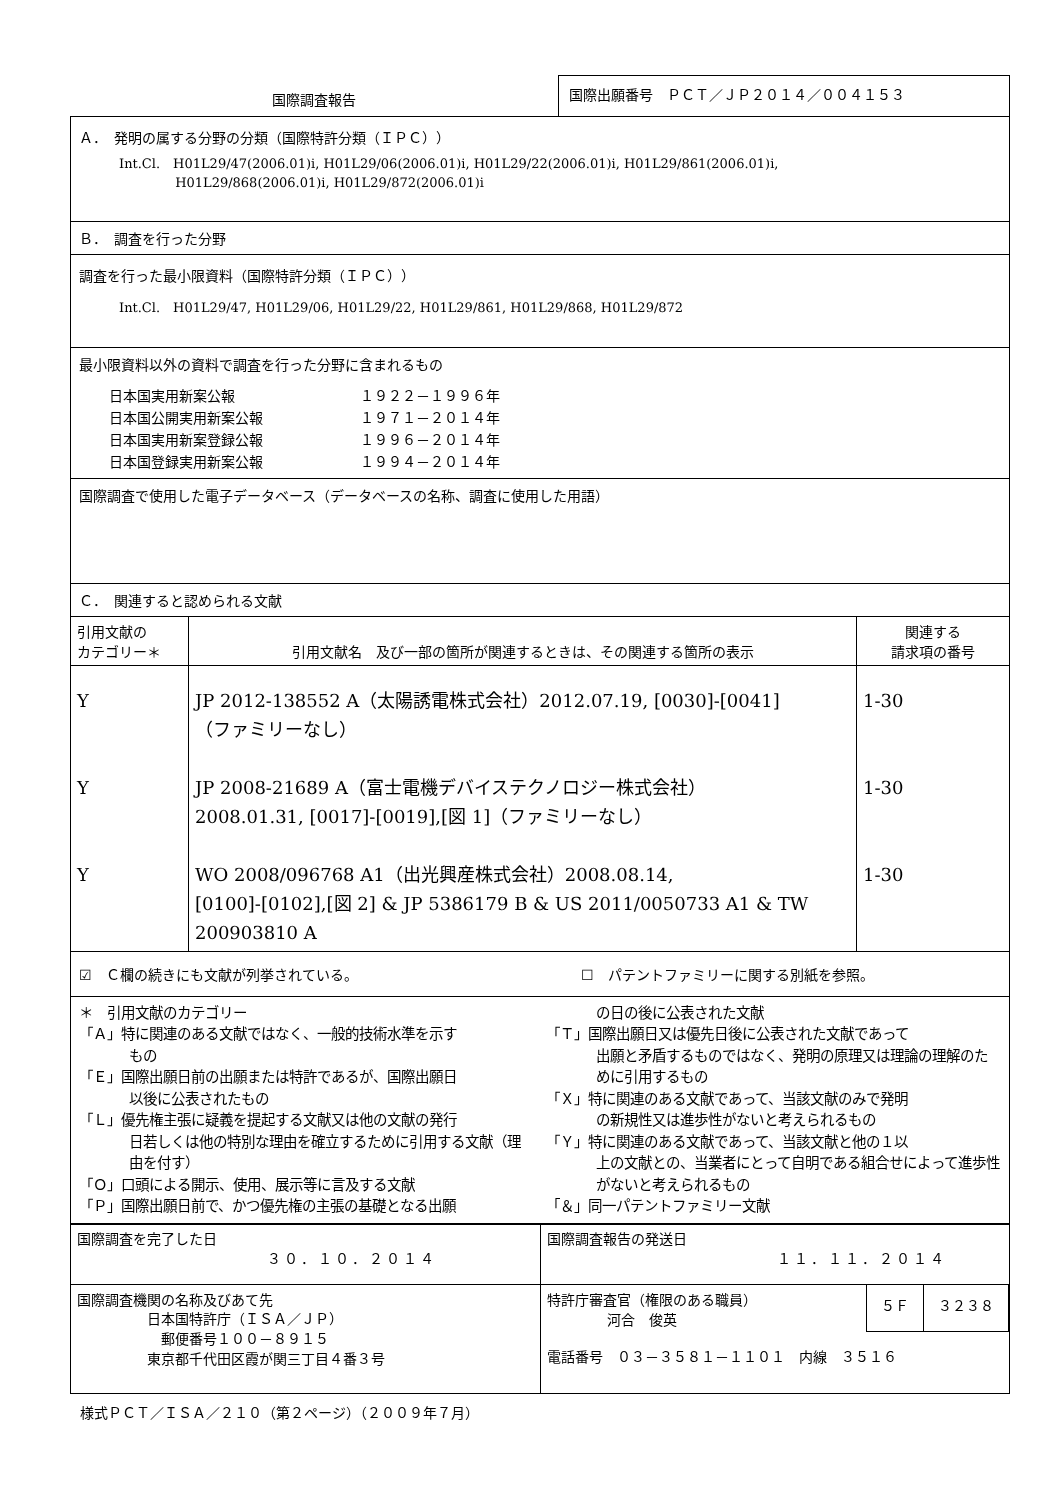国際調査報告
国際出願番号　ＰＣＴ／ＪＰ２０１４／００４１５３
Ａ．　発明の属する分野の分類（国際特許分類（ＩＰＣ））
Int.Cl.　H01L29/47(2006.01)i, H01L29/06(2006.01)i, H01L29/22(2006.01)i, H01L29/861(2006.01)i,
　　　　 H01L29/868(2006.01)i, H01L29/872(2006.01)i
Ｂ．　調査を行った分野
調査を行った最小限資料（国際特許分類（ＩＰＣ））
Int.Cl.　H01L29/47, H01L29/06, H01L29/22, H01L29/861, H01L29/868, H01L29/872
最小限資料以外の資料で調査を行った分野に含まれるもの
| 日本国実用新案公報 | １９２２－１９９６年 |
| 日本国公開実用新案公報 | １９７１－２０１４年 |
| 日本国実用新案登録公報 | １９９６－２０１４年 |
| 日本国登録実用新案公報 | １９９４－２０１４年 |
国際調査で使用した電子データベース（データベースの名称、調査に使用した用語）
Ｃ．　関連すると認められる文献
| 引用文献の カテゴリー＊ | 引用文献名 及び一部の箇所が関連するときは、その関連する箇所の表示 | 関連する 請求項の番号 |
| --- | --- | --- |
| Y Y Y | JP 2012-138552 A（太陽誘電株式会社）2012.07.19, [0030]-[0041] （ファミリーなし） JP 2008-21689 A（富士電機デバイステクノロジー株式会社） 2008.01.31, [0017]-[0019],[図 1]（ファミリーなし） WO 2008/096768 A1（出光興産株式会社）2008.08.14, [0100]-[0102],[図 2] & JP 5386179 B & US 2011/0050733 A1 & TW 200903810 A | 1-30 1-30 1-30 |
☑　Ｃ欄の続きにも文献が列挙されている。
☐　パテントファミリーに関する別紙を参照。
＊　引用文献のカテゴリー
「Ａ」特に関連のある文献ではなく、一般的技術水準を示す
もの
「Ｅ」国際出願日前の出願または特許であるが、国際出願日
以後に公表されたもの
「Ｌ」優先権主張に疑義を提起する文献又は他の文献の発行
日若しくは他の特別な理由を確立するために引用する文献（理由を付す）
「Ｏ」口頭による開示、使用、展示等に言及する文献
「Ｐ」国際出願日前で、かつ優先権の主張の基礎となる出願
の日の後に公表された文献
「Ｔ」国際出願日又は優先日後に公表された文献であって
出願と矛盾するものではなく、発明の原理又は理論の理解のために引用するもの
「Ｘ」特に関連のある文献であって、当該文献のみで発明
の新規性又は進歩性がないと考えられるもの
「Ｙ」特に関連のある文献であって、当該文献と他の１以
上の文献との、当業者にとって自明である組合せによって進歩性がないと考えられるもの
「＆」同一パテントファミリー文献
| 国際調査を完了した日 ３０．１０．２０１４ | 国際調査報告の発送日 １１．１１．２０１４ |
| 国際調査機関の名称及びあて先 日本国特許庁（ＩＳＡ／ＪＰ） 郵便番号１００－８９１５ 東京都千代田区霞が関三丁目４番３号 | 特許庁審査官（権限のある職員） 河合 俊英 ５Ｆ ３２３８ 電話番号 ０３－３５８１－１１０１ 内線 ３５１６ |
様式ＰＣＴ／ＩＳＡ／２１０（第２ページ）（２００９年７月）